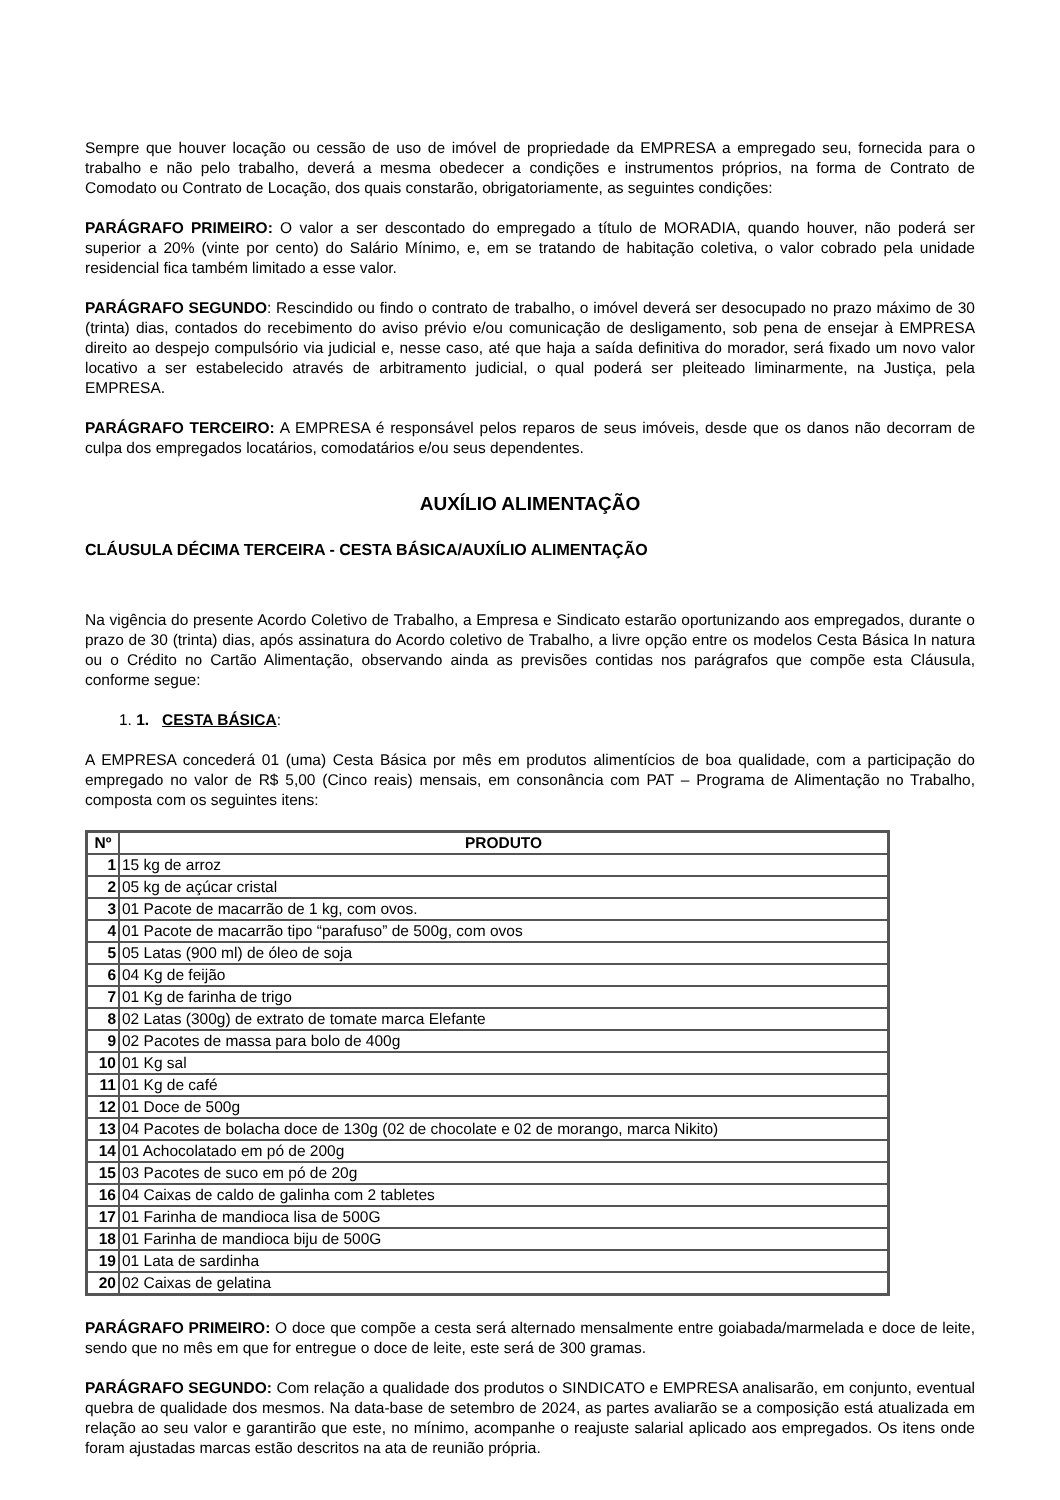Sempre que houver locação ou cessão de uso de imóvel de propriedade da EMPRESA a empregado seu, fornecida para o trabalho e não pelo trabalho, deverá a mesma obedecer a condições e instrumentos próprios, na forma de Contrato de Comodato ou Contrato de Locação, dos quais constarão, obrigatoriamente, as seguintes condições:
PARÁGRAFO PRIMEIRO: O valor a ser descontado do empregado a título de MORADIA, quando houver, não poderá ser superior a 20% (vinte por cento) do Salário Mínimo, e, em se tratando de habitação coletiva, o valor cobrado pela unidade residencial fica também limitado a esse valor.
PARÁGRAFO SEGUNDO: Rescindido ou findo o contrato de trabalho, o imóvel deverá ser desocupado no prazo máximo de 30 (trinta) dias, contados do recebimento do aviso prévio e/ou comunicação de desligamento, sob pena de ensejar à EMPRESA direito ao despejo compulsório via judicial e, nesse caso, até que haja a saída definitiva do morador, será fixado um novo valor locativo a ser estabelecido através de arbitramento judicial, o qual poderá ser pleiteado liminarmente, na Justiça, pela EMPRESA.
PARÁGRAFO TERCEIRO: A EMPRESA é responsável pelos reparos de seus imóveis, desde que os danos não decorram de culpa dos empregados locatários, comodatários e/ou seus dependentes.
AUXÍLIO ALIMENTAÇÃO
CLÁUSULA DÉCIMA TERCEIRA - CESTA BÁSICA/AUXÍLIO ALIMENTAÇÃO
Na vigência do presente Acordo Coletivo de Trabalho, a Empresa e Sindicato estarão oportunizando aos empregados, durante o prazo de 30 (trinta) dias, após assinatura do Acordo coletivo de Trabalho, a livre opção entre os modelos Cesta Básica In natura ou o Crédito no Cartão Alimentação, observando ainda as previsões contidas nos parágrafos que compõe esta Cláusula, conforme segue:
1. 1. CESTA BÁSICA:
A EMPRESA concederá 01 (uma) Cesta Básica por mês em produtos alimentícios de boa qualidade, com a participação do empregado no valor de R$ 5,00 (Cinco reais) mensais, em consonância com PAT – Programa de Alimentação no Trabalho, composta com os seguintes itens:
| Nº | PRODUTO |
| --- | --- |
| 1 | 15 kg de arroz |
| 2 | 05 kg de açúcar cristal |
| 3 | 01 Pacote de macarrão de 1 kg, com ovos. |
| 4 | 01 Pacote de macarrão tipo “parafuso” de 500g, com ovos |
| 5 | 05 Latas (900 ml) de óleo de soja |
| 6 | 04 Kg de feijão |
| 7 | 01 Kg de farinha de trigo |
| 8 | 02 Latas (300g) de extrato de tomate marca Elefante |
| 9 | 02 Pacotes de massa para bolo de 400g |
| 10 | 01 Kg sal |
| 11 | 01 Kg de café |
| 12 | 01 Doce de 500g |
| 13 | 04 Pacotes de bolacha doce de 130g (02 de chocolate e 02 de morango, marca Nikito) |
| 14 | 01 Achocolatado em pó de 200g |
| 15 | 03 Pacotes de suco em pó de 20g |
| 16 | 04 Caixas de caldo de galinha com 2 tabletes |
| 17 | 01 Farinha de mandioca lisa de 500G |
| 18 | 01 Farinha de mandioca biju de 500G |
| 19 | 01 Lata de sardinha |
| 20 | 02 Caixas de gelatina |
PARÁGRAFO PRIMEIRO: O doce que compõe a cesta será alternado mensalmente entre goiabada/marmelada e doce de leite, sendo que no mês em que for entregue o doce de leite, este será de 300 gramas.
PARÁGRAFO SEGUNDO: Com relação a qualidade dos produtos o SINDICATO e EMPRESA analisarão, em conjunto, eventual quebra de qualidade dos mesmos. Na data-base de setembro de 2024, as partes avaliarão se a composição está atualizada em relação ao seu valor e garantirão que este, no mínimo, acompanhe o reajuste salarial aplicado aos empregados. Os itens onde foram ajustadas marcas estão descritos na ata de reunião própria.